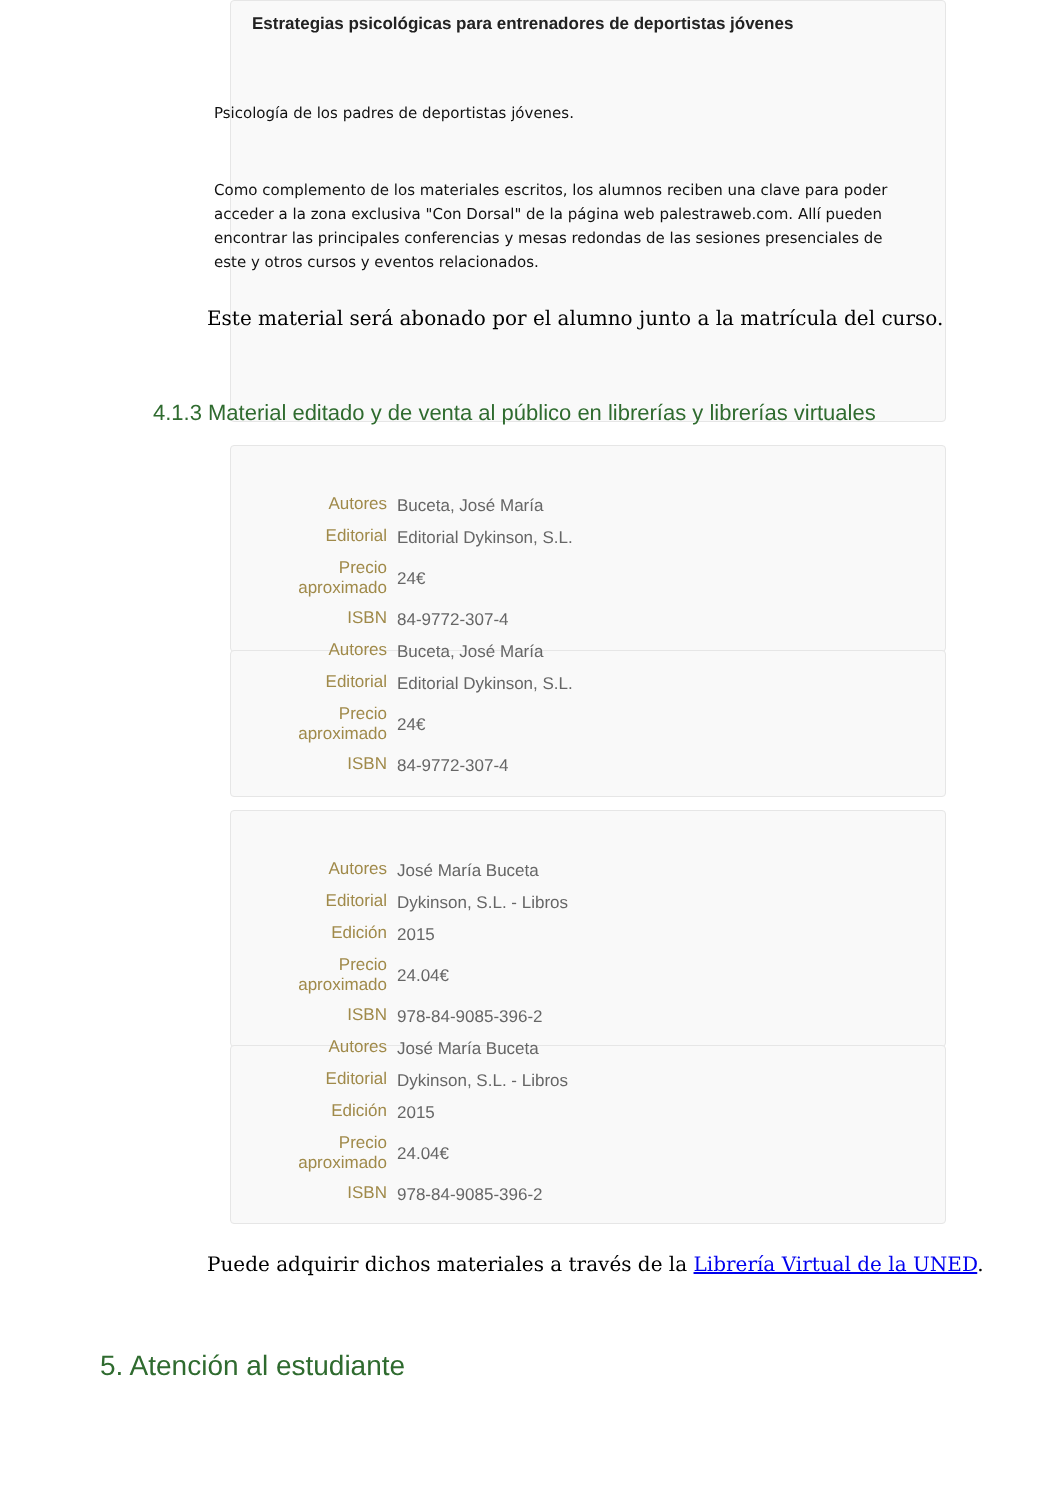Estrategias psicológicas para entrenadores de deportistas jóvenes
Psicología de los padres de deportistas jóvenes.
Como complemento de los materiales escritos, los alumnos reciben una clave para poder acceder a la zona exclusiva "Con Dorsal" de la página web palestraweb.com. Allí pueden encontrar las principales conferencias y mesas redondas de las sesiones presenciales de este y otros cursos y eventos relacionados.
Este material será abonado por el alumno junto a la matrícula del curso.
4.1.3 Material editado y de venta al público en librerías y librerías virtuales
| Autores | Buceta, José María |
| Editorial | Editorial Dykinson, S.L. |
| Precio aproximado | 24€ |
| ISBN | 84-9772-307-4 |
| Autores | Buceta, José María |
| Editorial | Editorial Dykinson, S.L. |
| Precio aproximado | 24€ |
| ISBN | 84-9772-307-4 |
| Autores | José María Buceta |
| Editorial | Dykinson, S.L. - Libros |
| Edición | 2015 |
| Precio aproximado | 24.04€ |
| ISBN | 978-84-9085-396-2 |
| Autores | José María Buceta |
| Editorial | Dykinson, S.L. - Libros |
| Edición | 2015 |
| Precio aproximado | 24.04€ |
| ISBN | 978-84-9085-396-2 |
Puede adquirir dichos materiales a través de la Librería Virtual de la UNED.
5. Atención al estudiante